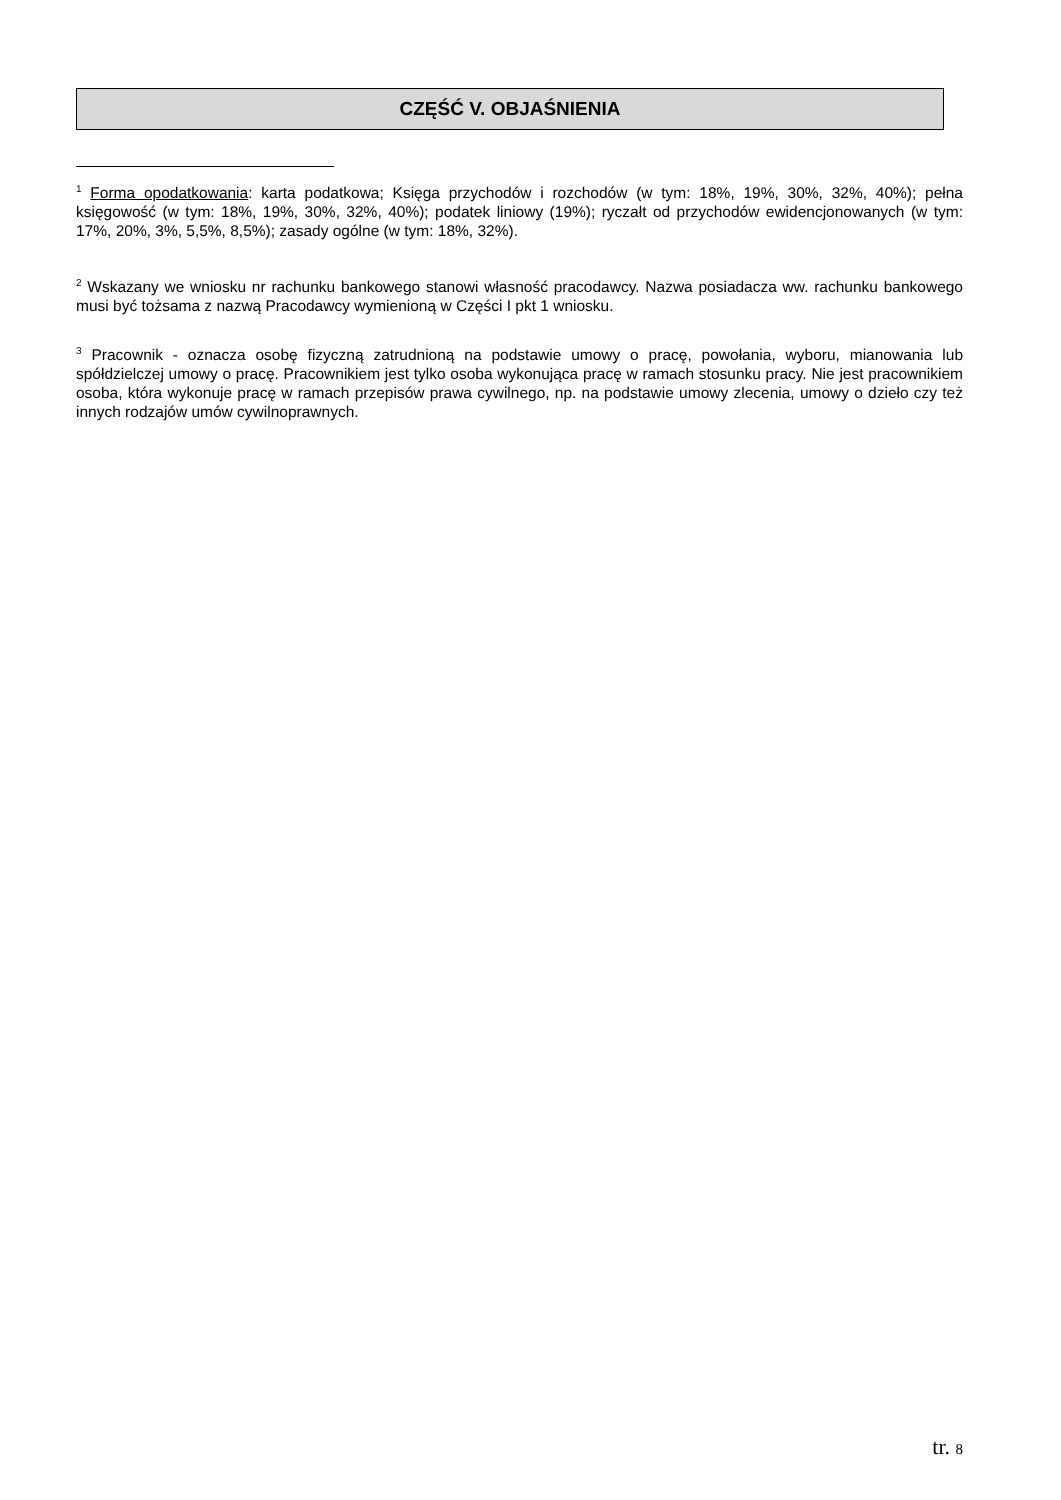CZĘŚĆ V. OBJAŚNIENIA
<sup>1</sup> Forma opodatkowania: karta podatkowa; Księga przychodów i rozchodów (w tym: 18%, 19%, 30%, 32%, 40%); pełna księgowość (w tym: 18%, 19%, 30%, 32%, 40%); podatek liniowy (19%); ryczałt od przychodów ewidencjonowanych (w tym: 17%, 20%, 3%, 5,5%, 8,5%); zasady ogólne (w tym: 18%, 32%).
<sup>2</sup> Wskazany we wniosku nr rachunku bankowego stanowi własność pracodawcy. Nazwa posiadacza ww. rachunku bankowego musi być tożsama z nazwą Pracodawcy wymienioną w Części I pkt 1 wniosku.
<sup>3</sup> Pracownik - oznacza osobę fizyczną zatrudnioną na podstawie umowy o pracę, powołania, wyboru, mianowania lub spółdzielczej umowy o pracę. Pracownikiem jest tylko osoba wykonująca pracę w ramach stosunku pracy. Nie jest pracownikiem osoba, która wykonuje pracę w ramach przepisów prawa cywilnego, np. na podstawie umowy zlecenia, umowy o dzieło czy też innych rodzajów umów cywilnoprawnych.
tr. 8